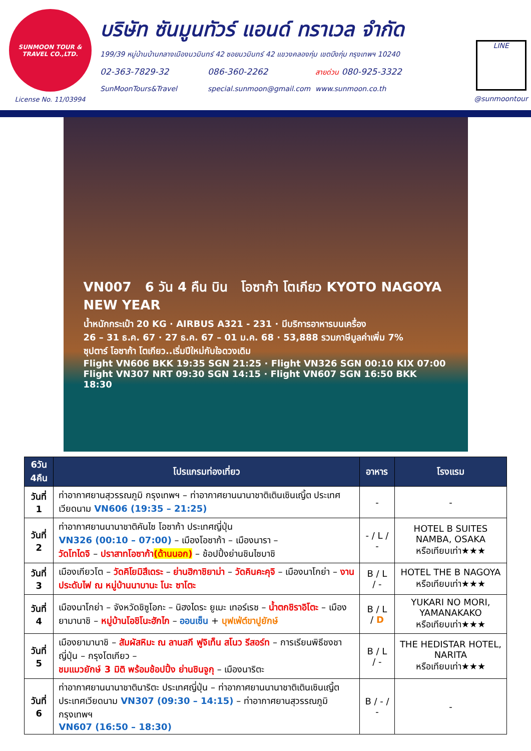SUNMOON TOUR & TRAVEL CO.,LTD.
License No. 11/03994
บริษัท ซันมูนทัวร์ แอนด์ ทราเวล จำกัด
199/39 หมู่บ้านบ้านกลางเมืองนวมินทร์ 42 ซอยนวมินทร์ 42 แขวงคลองกุ่ม เขตบึงกุ่ม กรุงเทพฯ 10240
02-363-7829-32 086-360-2262 สายด่วน 080-925-3322
SunMoonTours&Travel special.sunmoon@gmail.com www.sunmoon.co.th
LINE
@sunmoontour
VN007 6 วัน 4 คืน บิน โอซาก้า โตเกียว KYOTO NAGOYA NEW YEAR
น้ำหนักกระเป๋า 20 KG · AIRBUS A321 - 231 · มีบริการอาหารบนเครื่อง
26 – 31 ธ.ค. 67 · 27 ธ.ค. 67 – 01 ม.ค. 68 · 53,888 รวมภาษีมูลค่าเพิ่ม 7%
ซุปตาร์ โอซาก้า โตเกียว..เริ่มปีใหม่กับใจดวงเดิม
Flight VN606 BKK 19:35 SGN 21:25 · Flight VN326 SGN 00:10 KIX 07:00
Flight VN307 NRT 09:30 SGN 14:15 · Flight VN607 SGN 16:50 BKK 18:30
| 6วัน 4คืน | โปรแกรมท่องเที่ยว | อาหาร | โรงแรม |
| --- | --- | --- | --- |
| วันที่ 1 | ท่าอากาศยานสุวรรณภูมิ กรุงเทพฯ – ท่าอากาศยานนานาชาติเตินเซินเญิ้ต ประเทศเวียดนาม VN606 (19:35 – 21:25) | - | - |
| วันที่ 2 | ท่าอากาศยานนานาชาติคันไซ โอซาก้า ประเทศญี่ปุ่น VN326 (00:10 – 07:00) – เมืองโอซาก้า – เมืองนารา – วัดโทไดจิ – ปราสาทโอซาก้า (ด้านนอก) – ช้อปปิ้งย่านชินไซบาชิ | - / L / - | HOTEL B SUITES NAMBA, OSAKA หรือเทียบเท่า★★★ |
| วันที่ 3 | เมืองเกียวโต – วัดคิโยมิสึเดระ – ย่านฮิกาชิยาม่า – วัดคินคะคุจิ – เมืองนาโกย่า – งานประดับไฟ ณ หมู่บ้านนาบานะ โนะ ซาโตะ | B / L / - | HOTEL THE B NAGOYA หรือเทียบเท่า★★★ |
| วันที่ 4 | เมืองนาโกย่า – จังหวัดชิซูโอกะ – นิฮงไดระ ยูเมะ เทอร์เรซ – น้ำตกชิราอิโตะ – เมืองยามานาชิ – หมู่บ้านโอชิโนะฮักไก – ออนเซ็น + บุฟเฟ่ต์ขาปูยักษ์ | B / L / D | YUKARI NO MORI, YAMANAKAKO หรือเทียบเท่า★★★ |
| วันที่ 5 | เมืองยามานาชิ – สัมผัสหิมะ ณ ลานสกี ฟูจิเท็น สโนว รีสอร์ท – การเรียนพิธีชงชาญี่ปุ่น – กรุงโตเกียว – ชมแมวยักษ์ 3 มิติ พร้อมช้อปปิ้ง ย่านชินจูกุ – เมืองนาริตะ | B / L / - | THE HEDISTAR HOTEL, NARITA หรือเทียบเท่า★★★ |
| วันที่ 6 | ท่าอากาศยานนานาชาตินาริตะ ประเทศญี่ปุ่น – ท่าอากาศยานนานาชาติเตินเซินเญิ้ต ประเทศเวียดนาม VN307 (09:30 – 14:15) – ท่าอากาศยานสุวรรณภูมิ กรุงเทพฯ VN607 (16:50 – 18:30) | B / - / - | - |